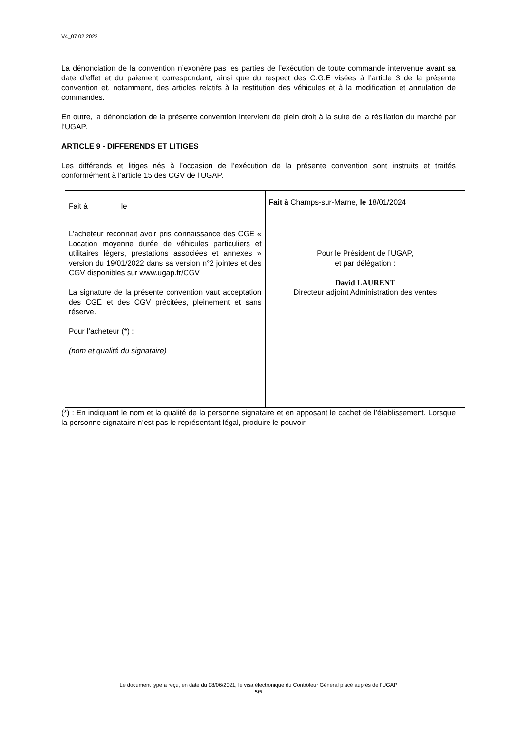V4_07 02 2022
La dénonciation de la convention n’exonère pas les parties de l’exécution de toute commande intervenue avant sa date d’effet et du paiement correspondant, ainsi que du respect des C.G.E visées à l’article 3 de la présente convention et, notamment, des articles relatifs à la restitution des véhicules et à la modification et annulation de commandes.
En outre, la dénonciation de la présente convention intervient de plein droit à la suite de la résiliation du marché par l’UGAP.
ARTICLE 9 - DIFFERENDS ET LITIGES
Les différends et litiges nés à l’occasion de l’exécution de la présente convention sont instruits et traités conformément à l’article 15 des CGV de l’UGAP.
| Fait à le | Fait à Champs-sur-Marne, le 18/01/2024 |
| L’acheteur reconnait avoir pris connaissance des CGE « Location moyenne durée de véhicules particuliers et utilitaires légers, prestations associées et annexes » version du 19/01/2022 dans sa version n°2 jointes et des CGV disponibles sur www.ugap.fr/CGV La signature de la présente convention vaut acceptation des CGE et des CGV précitées, pleinement et sans réserve. Pour l’acheteur (*) : (nom et qualité du signataire) | Pour le Président de l’UGAP, et par délégation : David LAURENT Directeur adjoint Administration des ventes |
(*) : En indiquant le nom et la qualité de la personne signataire et en apposant le cachet de l’établissement. Lorsque la personne signataire n’est pas le représentant légal, produire le pouvoir.
Le document type a reçu, en date du 08/06/2021, le visa électronique du Contrôleur Général placé auprès de l’UGAP
5/5